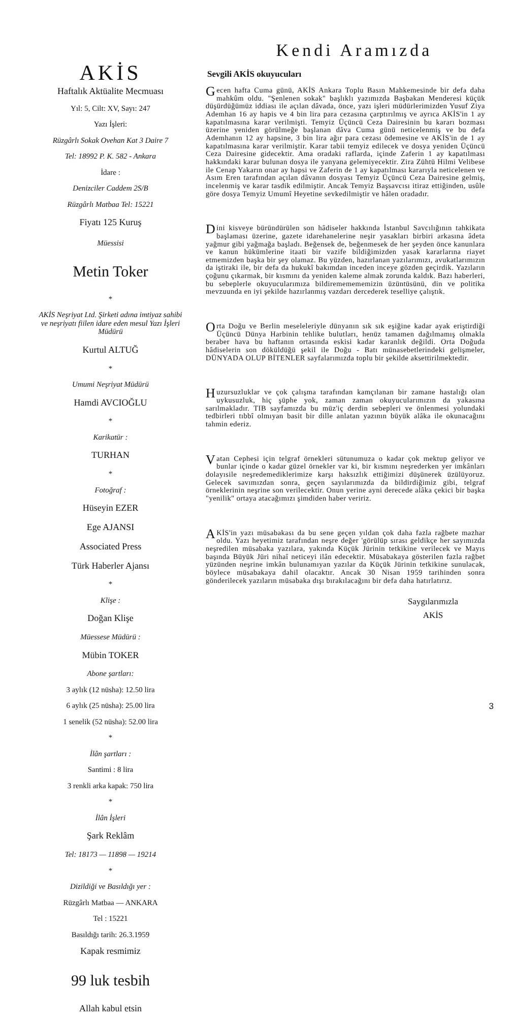AKİS
Haftalık Aktüalite Mecmuası
Yıl: 5, Cilt: XV, Sayı: 247
Yazı İşleri:
Rüzgârlı Sokak Ovehan Kat 3 Daire 7
Tel: 18992 P. K. 582 - Ankara
İdare :
Denizciler Caddem 2S/B
Rüzgârlı Matbaa Tel: 15221
Fiyatı 125 Kuruş
Müessisi
Metin Toker
*
AKİS Neşriyat Ltd. Şirketi adına imtiyaz sahibi ve neşriyatı fiilen idare eden mesul Yazı İşleri Müdürü
Kurtul ALTUĞ
*
Umumi Neşriyat Müdürü
Hamdi AVCIOĞLU
*
Karikatür :
TURHAN
*
Fotoğraf :
Hüseyin EZER
Ege AJANSI
Associated Press
Türk Haberler Ajansı
*
Klişe :
Doğan Klişe
Müessese Müdürü :
Mübin TOKER
Abone şartları:
3 aylık (12 nüsha): 12.50 lira
6 aylık (25 nüsha): 25.00 lira
1 senelik (52 nüsha): 52.00 lira
*
İlân şartları :
Santimi : 8 lira
3 renkli arka kapak: 750 lira
*
İlân İşleri
Şark Reklâm
Tel: 18173 — 11898 — 19214
*
Dizildiği ve Basıldığı yer :
Rüzgârlı Matbaa — ANKARA
Tel : 15221
Basıldığı tarih: 26.3.1959
Kapak resmimiz
99 luk tesbih
Allah kabul etsin
Kendi Aramızda
Sevgili AKİS okuyucuları
Gecen hafta Cuma günü, AKİS Ankara Toplu Basın Mahkemesinde bir defa daha mahkûm oldu. "Şenlenen sokak" başlıklı yazımızda Başbakan Menderesi küçük düşürdüğümüz iddiası ile açılan dâvada, önce, yazı işleri müdürlerimizden Yusuf Ziya Ademhan 16 ay hapis ve 4 bin lira para cezasına çarptırılmış ve ayrıca AKİS'in 1 ay kapatılmasına karar verilmişti. Temyiz Üçüncü Ceza Dairesinin bu kararı bozması üzerine yeniden görülmeğe başlanan dâva Cuma günü neticelenmiş ve bu defa Ademhanın 12 ay hapsine, 3 bin lira ağır para cezası ödemesine ve AKİS'in de 1 ay kapatılmasına karar verilmiştir. Karar tabii temyiz edilecek ve dosya yeniden Üçüncü Ceza Dairesine gidecektir. Ama oradaki raflarda, içinde Zaferin 1 ay kapatılması hakkındaki karar bulunan dosya ile yanyana gelemiyecektir. Zira Zühtü Hilmi Velibese ile Cenap Yakarın onar ay hapsi ve Zaferin de 1 ay kapatılması kararıyla neticelenen ve Asım Eren tarafından açılan dâvanın dosyası Temyiz Üçüncü Ceza Dairesine gelmiş, incelenmiş ve karar tasdik edilmiştir. Ancak Temyiz Başsavcısı itiraz ettiğinden, usûle göre dosya Temyiz Umumî Heyetine sevkedilmiştir ve hâlen oradadır.
Dini kisveye büründürülen son hâdiseler hakkında İstanbul Savcılığının tahkikata başlaması üzerine, gazete idarehanelerine neşir yasakları birbiri arkasına âdeta yağmur gibi yağmağa başladı. Beğensek de, beğenmesek de her şeyden önce kanunlara ve kanun hükümlerine itaati bir vazife bildiğimizden yasak kararlarına riayet etmemizden başka bir şey olamaz. Bu yüzden, hazırlanan yazılarımızı, avukatlarımızın da iştiraki ile, bir defa da hukukî bakımdan inceden inceye gözden geçirdik. Yazıların çoğunu çıkarmak, bir kısmını da yeniden kaleme almak zorunda kaldık. Bazı haberleri, bu sebeplerle okuyucularımıza bildirememememizin üzüntüsünü, din ve politika mevzuunda en iyi şekilde hazırlanmış vazdarı dercederek teselliye çalıştık.
Orta Doğu ve Berlin meseleleriyle dünyanın sık sık eşiğine kadar ayak eriştirdiği Üçüncü Dünya Harbinin tehlike bulutları, henüz tamamen dağılmamış olmakla beraber hava bu haftanın ortasında eskisi kadar karanlık değildi. Orta Doğuda hâdiselerin son döküldüğü şekil ile Doğu - Batı münasebetlerindeki gelişmeler, DÜNYADA OLUP BİTENLER sayfalarımızda toplu bir şekilde aksettirilmektedir.
Huzursuzluklar ve çok çalışma tarafından kamçılanan bir zamane hastalığı olan uykusuzluk, hiç şüphe yok, zaman zaman okuyucularımızın da yakasına sarılmakladır. TIB sayfamızda bu müz'iç derdin sebepleri ve önlenmesi yolundaki tedbirleri tıbbî olmıyan basit bir dille anlatan yazının büyük alâka ile okunacağını tahmin ederiz.
Vatan Cephesi için telgraf örnekleri sütunumuza o kadar çok mektup geliyor ve bunlar içinde o kadar güzel örnekler var ki, bir kısmını neşrederken yer imkânları dolayısile neşredemediklerimize karşı haksızlık ettiğimizi düşünerek üzülüyoruz. Gelecek savımızdan sonra, geçen sayılarımızda da bildirdiğimiz gibi, telgraf örneklerinin neşrine son verilecektir. Onun yerine ayni derecede alâka çekici bir başka "yenilik" ortaya atacağımızı şimdiden haber veririz.
AKİS'in yazı müsabakası da bu sene geçen yıldan çok daha fazla rağbete mazhar oldu. Yazı heyetimiz tarafından neşre değer 'görülüp sırası geldikçe her sayımızda neşredilen müsabaka yazılara, yakında Küçük Jürinin tetkikine verilecek ve Mayıs başında Büyük Jüri nihaî neticeyi ilân edecektir. Müsabakaya gösterilen fazla rağbet yüzünden neşrine imkân bulunamıyan yazılar da Küçük Jürinin tetkikine sunulacak, böylece müsabakaya dahil olacaktır. Ancak 30 Nisan 1959 tarihinden sonra gönderilecek yazıların müsabaka dışı bırakılacağını bir defa daha hatırlatırız.
Saygılarımızla
AKİS
3